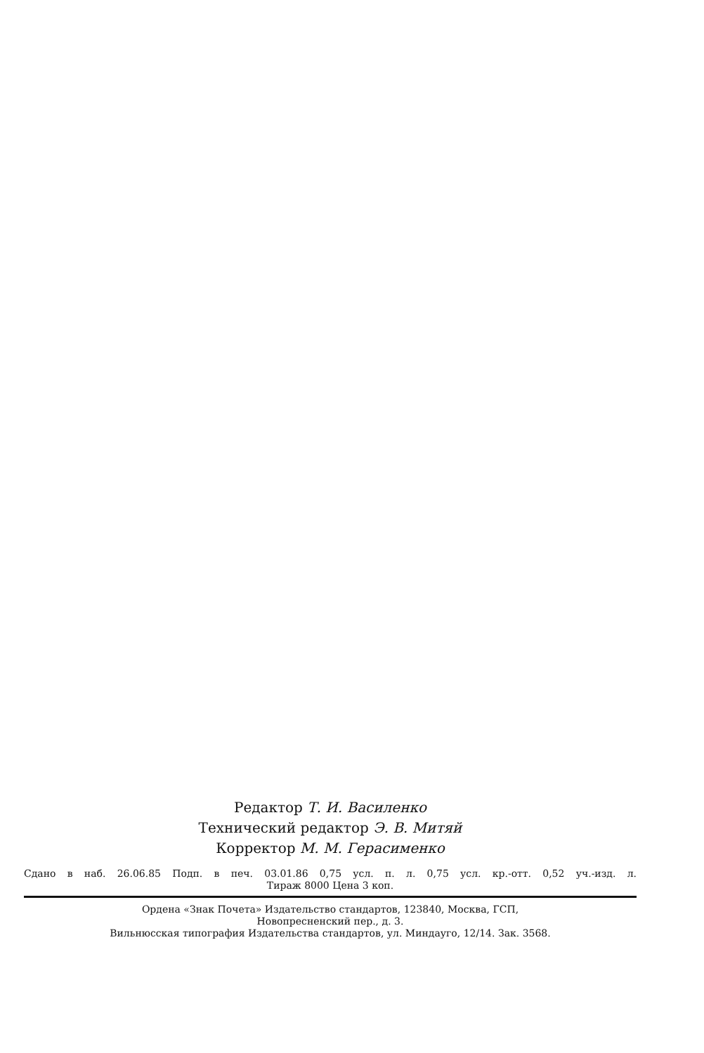Редактор Т. И. Василенко
Технический редактор Э. В. Митяй
Корректор М. М. Герасименко
Сдано в наб. 26.06.85 Подп. в печ. 03.01.86 0,75 усл. п. л. 0,75 усл. кр.-отт. 0,52 уч.-изд. л.
Тираж 8000 Цена 3 коп.
Ордена «Знак Почета» Издательство стандартов, 123840, Москва, ГСП,
Новопресненский пер., д. 3.
Вильнюсская типография Издательства стандартов, ул. Миндауго, 12/14. Зак. 3568.